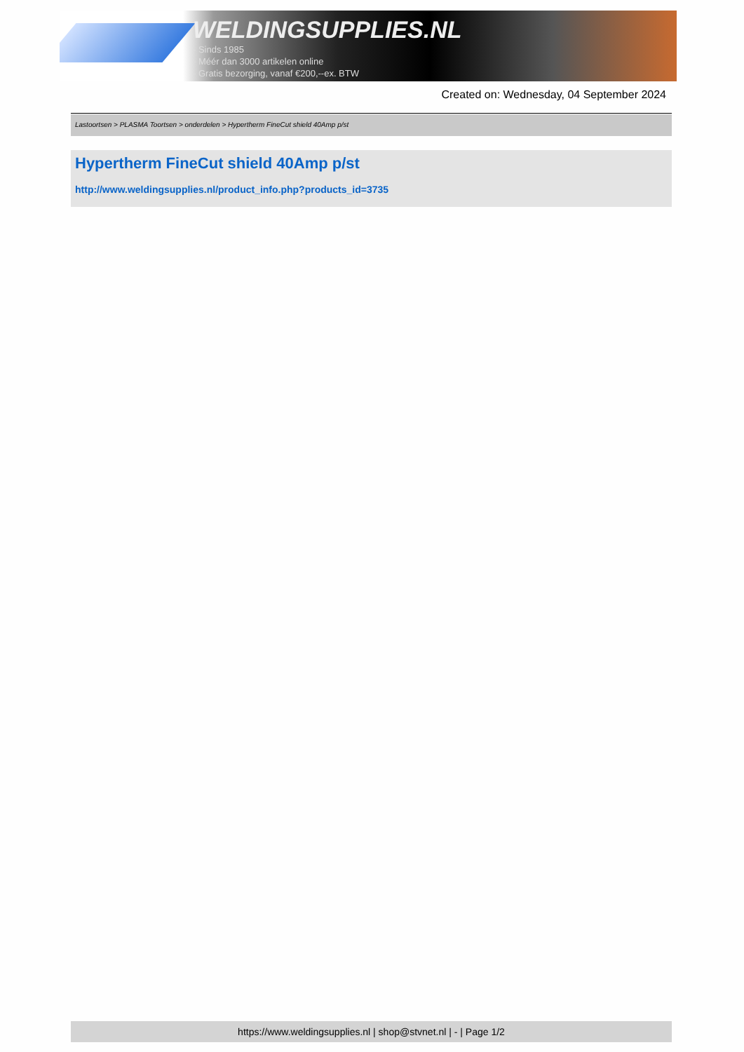WELDINGSUPPLIES.NL
- Sinds 1985
- Méér dan 3000 artikelen online
- Gratis bezorging, vanaf €200,--ex. BTW
Created on: Wednesday, 04 September 2024
Lastoortsen > PLASMA Toortsen > onderdelen > Hypertherm FineCut shield 40Amp p/st
Hypertherm FineCut shield 40Amp p/st
http://www.weldingsupplies.nl/product_info.php?products_id=3735
https://www.weldingsupplies.nl | shop@stvnet.nl | - | Page 1/2